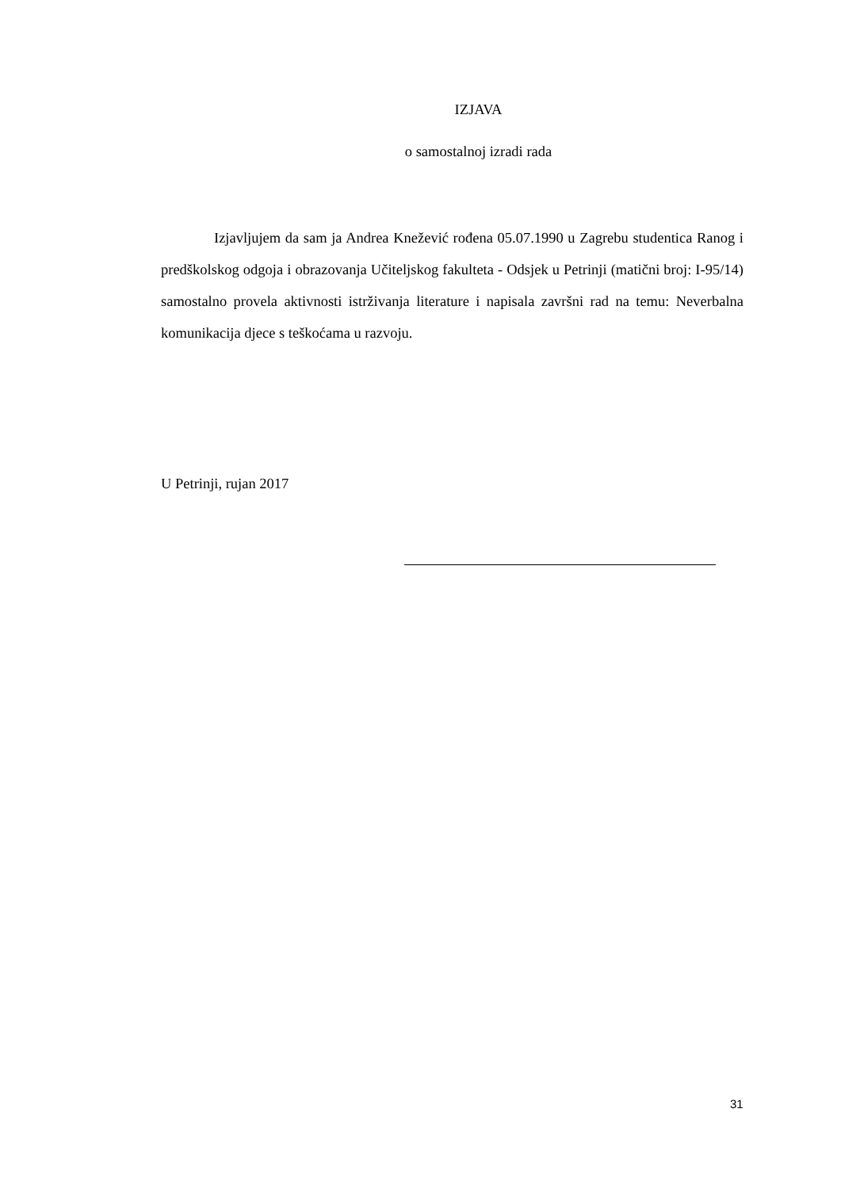IZJAVA
o samostalnoj izradi rada
Izjavljujem da sam ja Andrea Knežević rođena 05.07.1990 u Zagrebu studentica Ranog i predškolskog odgoja i obrazovanja Učiteljskog fakulteta - Odsjek u Petrinji (matični broj: I-95/14) samostalno provela aktivnosti istrživanja literature i napisala završni rad na temu: Neverbalna komunikacija djece s teškoćama u razvoju.
U Petrinji, rujan 2017
31